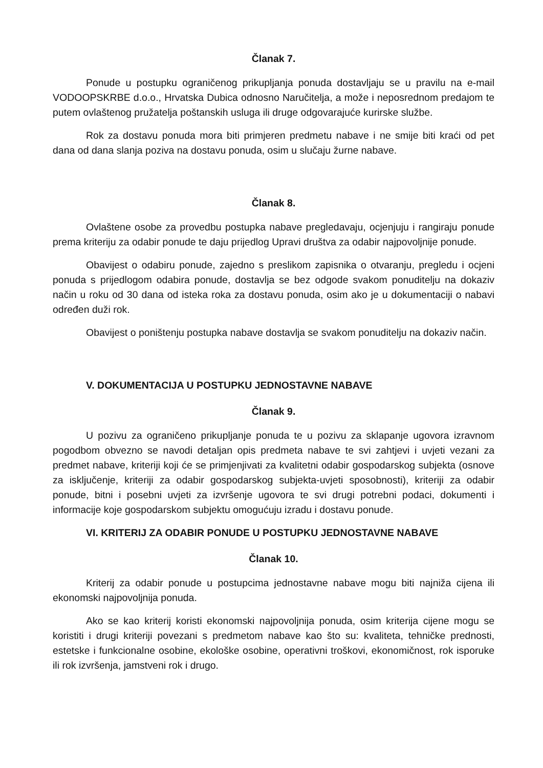Članak 7.
Ponude u postupku ograničenog prikupljanja ponuda dostavljaju se u pravilu na e-mail VODOOPSKRBE d.o.o., Hrvatska Dubica odnosno Naručitelja, a može i neposrednom predajom te putem ovlaštenog pružatelja poštanskih usluga ili druge odgovarajuće kurirske službe.
Rok za dostavu ponuda mora biti primjeren predmetu nabave i ne smije biti kraći od pet dana od dana slanja poziva na dostavu ponuda, osim u slučaju žurne nabave.
Članak 8.
Ovlaštene osobe za provedbu postupka nabave pregledavaju, ocjenjuju i rangiraju ponude prema kriteriju za odabir ponude te daju prijedlog Upravi društva za odabir najpovoljnije ponude.
Obavijest o odabiru ponude, zajedno s preslikom zapisnika o otvaranju, pregledu i ocjeni ponuda s prijedlogom odabira ponude, dostavlja se bez odgode svakom ponuditelju na dokaziv način u roku od 30 dana od isteka roka za dostavu ponuda, osim ako je u dokumentaciji o nabavi određen duži rok.
Obavijest o poništenju postupka nabave dostavlja se svakom ponuditelju na dokaziv način.
V. DOKUMENTACIJA U POSTUPKU JEDNOSTAVNE NABAVE
Članak 9.
U pozivu za ograničeno prikupljanje ponuda te u pozivu za sklapanje ugovora izravnom pogodbom obvezno se navodi detaljan opis predmeta nabave te svi zahtjevi i uvjeti vezani za predmet nabave, kriteriji koji će se primjenjivati za kvalitetni odabir gospodarskog subjekta (osnove za isključenje, kriteriji za odabir gospodarskog subjekta-uvjeti sposobnosti), kriteriji za odabir ponude, bitni i posebni uvjeti za izvršenje ugovora te svi drugi potrebni podaci, dokumenti i informacije koje gospodarskom subjektu omogućuju izradu i dostavu ponude.
VI. KRITERIJ ZA ODABIR PONUDE U POSTUPKU JEDNOSTAVNE NABAVE
Članak 10.
Kriterij za odabir ponude u postupcima jednostavne nabave mogu biti najniža cijena ili ekonomski najpovoljnija ponuda.
Ako se kao kriterij koristi ekonomski najpovoljnija ponuda, osim kriterija cijene mogu se koristiti i drugi kriteriji povezani s predmetom nabave kao što su: kvaliteta, tehničke prednosti, estetske i funkcionalne osobine, ekološke osobine, operativni troškovi, ekonomičnost, rok isporuke ili rok izvršenja, jamstveni rok i drugo.